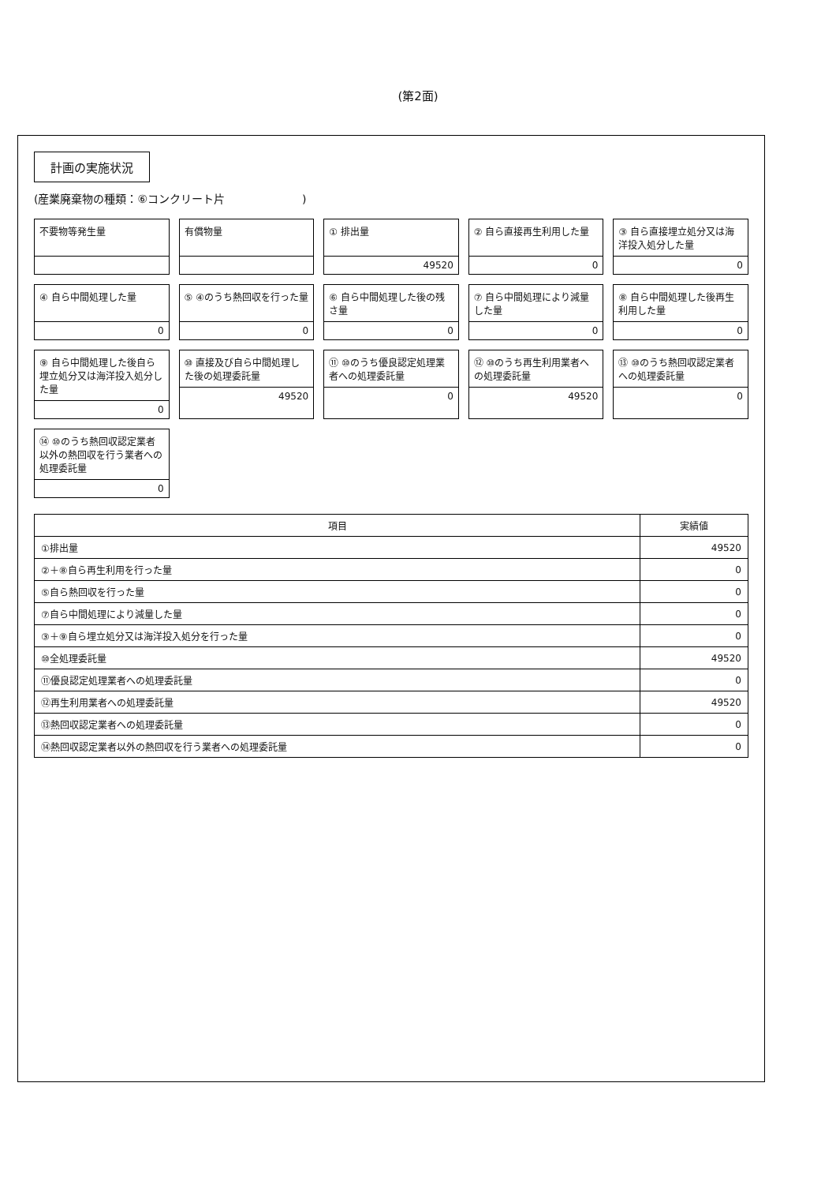(第2面)
計画の実施状況
(産業廃棄物の種類：⑥コンクリート片　　　　　　　)
不要物等発生量
有償物量
① 排出量
49520
② 自ら直接再生利用した量
0
③ 自ら直接埋立処分又は海洋投入処分した量
0
④ 自ら中間処理した量
0
⑤ ④のうち熱回収を行った量
0
⑥ 自ら中間処理した後の残さ量
0
⑦ 自ら中間処理により減量した量
0
⑧ 自ら中間処理した後再生利用した量
0
⑨ 自ら中間処理した後自ら埋立処分又は海洋投入処分した量
0
⑩ 直接及び自ら中間処理した後の処理委託量
49520
⑪ ⑩のうち優良認定処理業者への処理委託量
0
⑫ ⑩のうち再生利用業者への処理委託量
49520
⑬ ⑩のうち熱回収認定業者への処理委託量
0
⑭ ⑩のうち熱回収認定業者以外の熱回収を行う業者への処理委託量
0
| 項目 | 実績値 |
| --- | --- |
| ①排出量 | 49520 |
| ②＋⑧自ら再生利用を行った量 | 0 |
| ⑤自ら熱回収を行った量 | 0 |
| ⑦自ら中間処理により減量した量 | 0 |
| ③＋⑨自ら埋立処分又は海洋投入処分を行った量 | 0 |
| ⑩全処理委託量 | 49520 |
| ⑪優良認定処理業者への処理委託量 | 0 |
| ⑫再生利用業者への処理委託量 | 49520 |
| ⑬熱回収認定業者への処理委託量 | 0 |
| ⑭熱回収認定業者以外の熱回収を行う業者への処理委託量 | 0 |